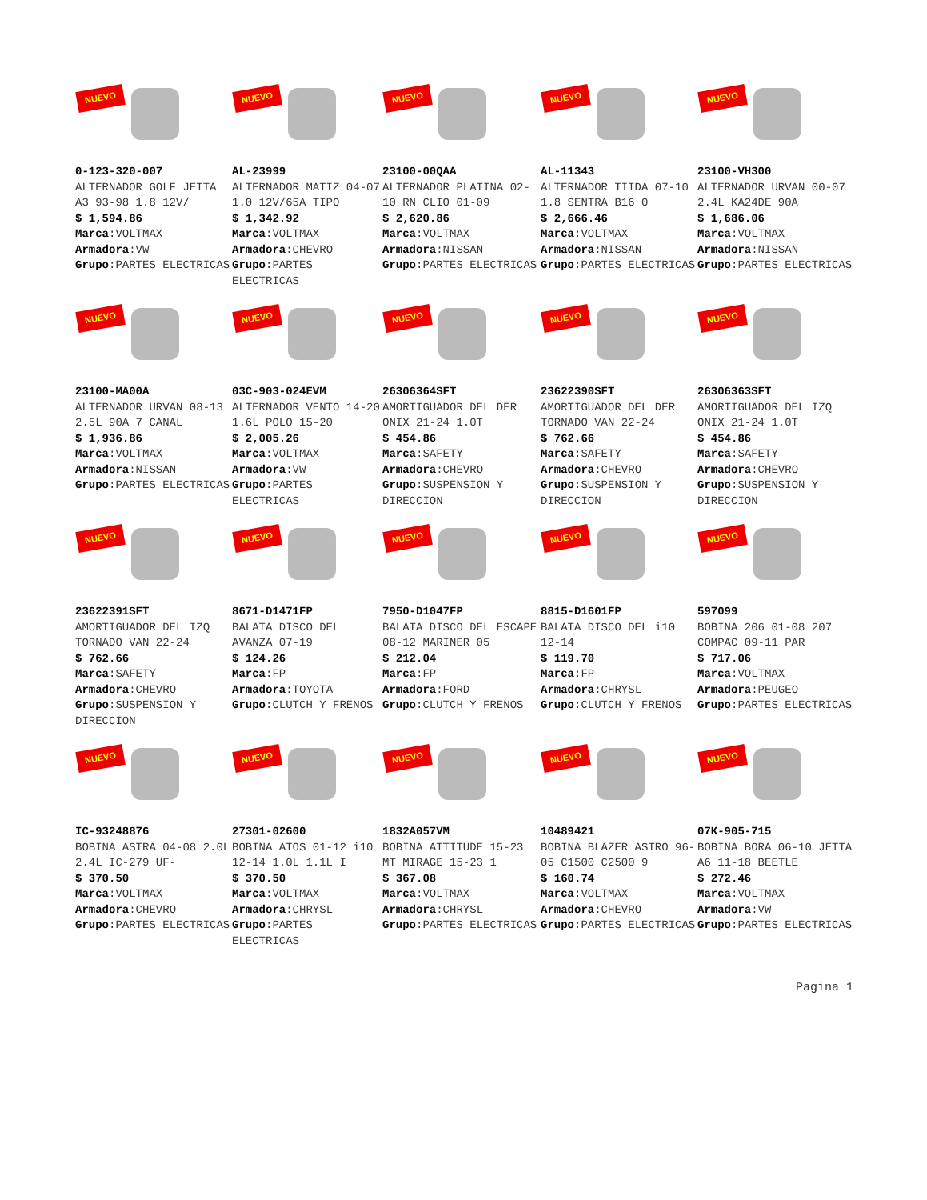NUEVO
0-123-320-007
ALTERNADOR GOLF JETTA A3 93-98 1.8 12V/
$ 1,594.86
Marca:VOLTMAX
Armadora:VW
Grupo:PARTES ELECTRICAS
NUEVO
AL-23999
ALTERNADOR MATIZ 04-07 1.0 12V/65A TIPO
$ 1,342.92
Marca:VOLTMAX
Armadora:CHEVRO
Grupo:PARTES ELECTRICAS
NUEVO
23100-00QAA
ALTERNADOR PLATINA 02-10 RN CLIO 01-09
$ 2,620.86
Marca:VOLTMAX
Armadora:NISSAN
Grupo:PARTES ELECTRICAS
NUEVO
AL-11343
ALTERNADOR TIIDA 07-10 1.8 SENTRA B16 0
$ 2,666.46
Marca:VOLTMAX
Armadora:NISSAN
Grupo:PARTES ELECTRICAS
NUEVO
23100-VH300
ALTERNADOR URVAN 00-07 2.4L KA24DE 90A
$ 1,686.06
Marca:VOLTMAX
Armadora:NISSAN
Grupo:PARTES ELECTRICAS
NUEVO
23100-MA00A
ALTERNADOR URVAN 08-13 2.5L 90A 7 CANAL
$ 1,936.86
Marca:VOLTMAX
Armadora:NISSAN
Grupo:PARTES ELECTRICAS
NUEVO
03C-903-024EVM
ALTERNADOR VENTO 14-20 1.6L POLO 15-20
$ 2,005.26
Marca:VOLTMAX
Armadora:VW
Grupo:PARTES ELECTRICAS
NUEVO
26306364SFT
AMORTIGUADOR DEL DER ONIX 21-24 1.0T
$ 454.86
Marca:SAFETY
Armadora:CHEVRO
Grupo:SUSPENSION Y DIRECCION
NUEVO
23622390SFT
AMORTIGUADOR DEL DER TORNADO VAN 22-24
$ 762.66
Marca:SAFETY
Armadora:CHEVRO
Grupo:SUSPENSION Y DIRECCION
NUEVO
26306363SFT
AMORTIGUADOR DEL IZQ ONIX 21-24 1.0T
$ 454.86
Marca:SAFETY
Armadora:CHEVRO
Grupo:SUSPENSION Y DIRECCION
NUEVO
23622391SFT
AMORTIGUADOR DEL IZQ TORNADO VAN 22-24
$ 762.66
Marca:SAFETY
Armadora:CHEVRO
Grupo:SUSPENSION Y DIRECCION
NUEVO
8671-D1471FP
BALATA DISCO DEL AVANZA 07-19
$ 124.26
Marca:FP
Armadora:TOYOTA
Grupo:CLUTCH Y FRENOS
NUEVO
7950-D1047FP
BALATA DISCO DEL ESCAPE 08-12 MARINER 05
$ 212.04
Marca:FP
Armadora:FORD
Grupo:CLUTCH Y FRENOS
NUEVO
8815-D1601FP
BALATA DISCO DEL i10 12-14
$ 119.70
Marca:FP
Armadora:CHRYSL
Grupo:CLUTCH Y FRENOS
NUEVO
597099
BOBINA 206 01-08 207 COMPAC 09-11 PAR
$ 717.06
Marca:VOLTMAX
Armadora:PEUGEO
Grupo:PARTES ELECTRICAS
NUEVO
IC-93248876
BOBINA ASTRA 04-08 2.0L 2.4L IC-279 UF-
$ 370.50
Marca:VOLTMAX
Armadora:CHEVRO
Grupo:PARTES ELECTRICAS
NUEVO
27301-02600
BOBINA ATOS 01-12 i10 12-14 1.0L 1.1L I
$ 370.50
Marca:VOLTMAX
Armadora:CHRYSL
Grupo:PARTES ELECTRICAS
NUEVO
1832A057VM
BOBINA ATTITUDE 15-23 MT MIRAGE 15-23 1
$ 367.08
Marca:VOLTMAX
Armadora:CHRYSL
Grupo:PARTES ELECTRICAS
NUEVO
10489421
BOBINA BLAZER ASTRO 96-05 C1500 C2500 9
$ 160.74
Marca:VOLTMAX
Armadora:CHEVRO
Grupo:PARTES ELECTRICAS
NUEVO
07K-905-715
BOBINA BORA 06-10 JETTA A6 11-18 BEETLE
$ 272.46
Marca:VOLTMAX
Armadora:VW
Grupo:PARTES ELECTRICAS
Pagina 1